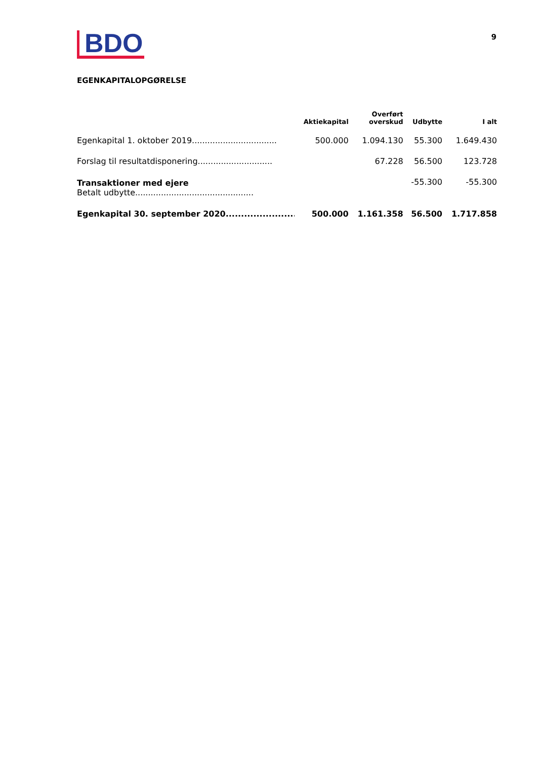BDO
9
EGENKAPITALOPGØRELSE
| | Aktiekapital | Overført overskud | Udbytte | I alt |
| --- | --- | --- | --- | --- |
| Egenkapital 1. oktober 2019................................. | 500.000 | 1.094.130 | 55.300 | 1.649.430 |
| Forslag til resultatdisponering............................. | | 67.228 | 56.500 | 123.728 |
| Transaktioner med ejere Betalt udbytte.............................................. | | | -55.300 | -55.300 |
| Egenkapital 30. september 2020......................... | 500.000 | 1.161.358 | 56.500 | 1.717.858 |